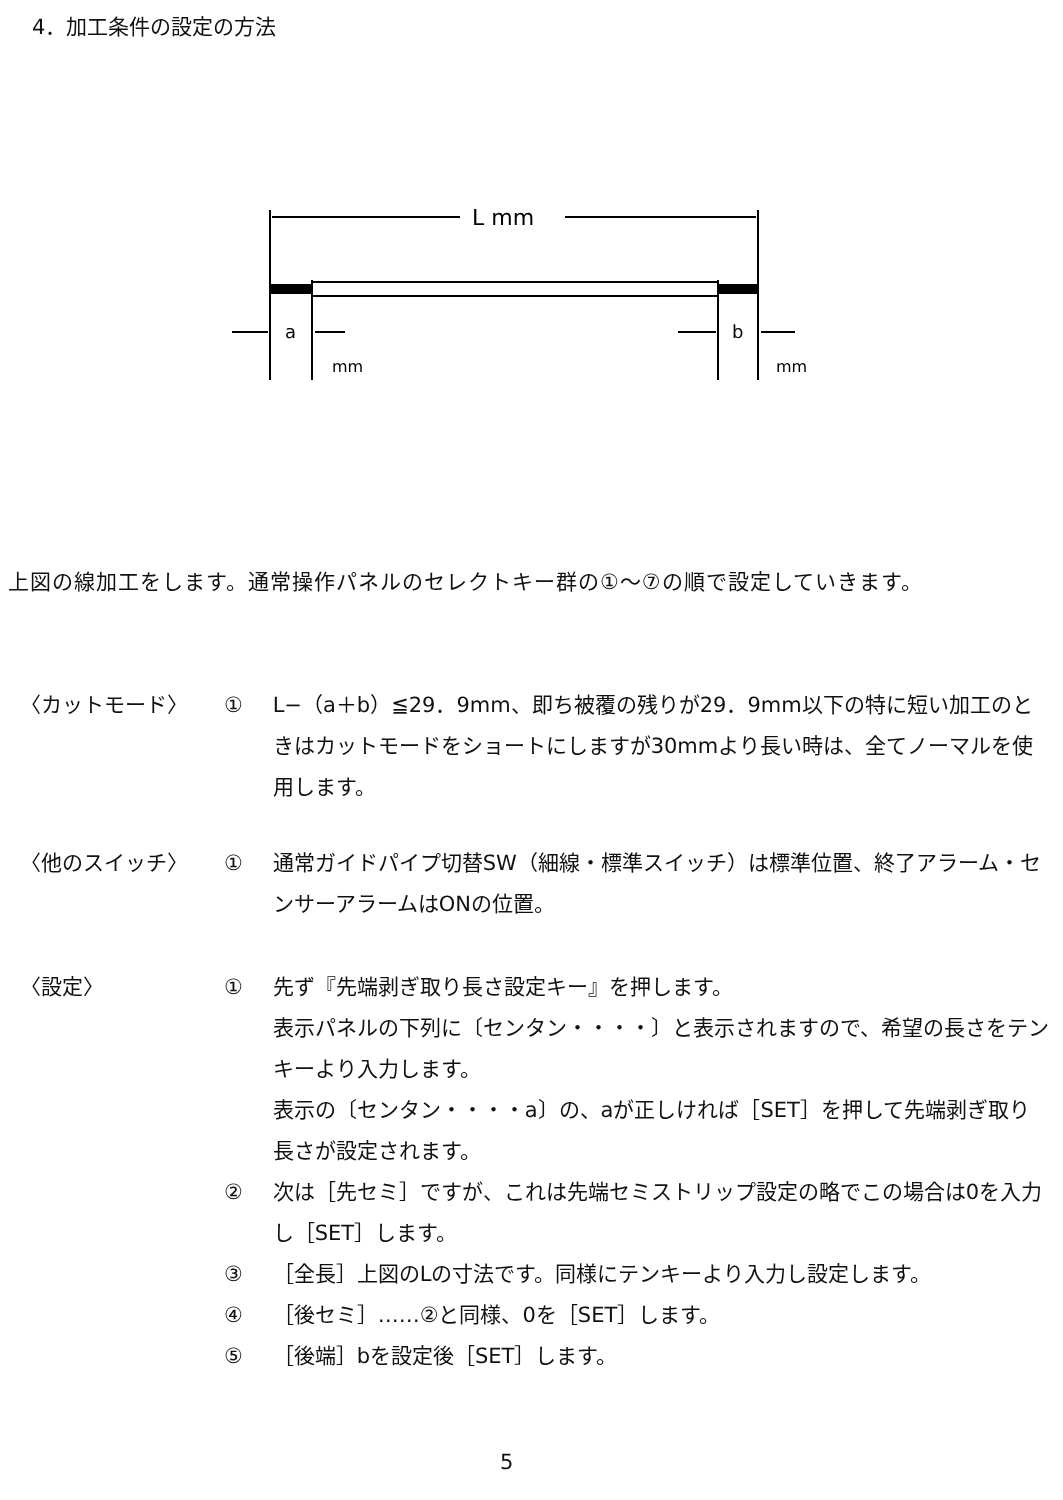4．加工条件の設定の方法
L mm
a
b
mm
mm
上図の線加工をします。通常操作パネルのセレクトキー群の①〜⑦の順で設定していきます。
〈カットモード〉 ① L−（a＋b）≦29．9mm、即ち被覆の残りが29．9mm以下の特に短い加工のときはカットモードをショートにしますが30mmより長い時は、全てノーマルを使用します。
〈他のスイッチ〉 ① 通常ガイドパイプ切替SW（細線・標準スイッチ）は標準位置、終了アラーム・センサーアラームはONの位置。
〈設定〉 ① 先ず『先端剥ぎ取り長さ設定キー』を押します。
表示パネルの下列に〔センタン・・・・〕と表示されますので、希望の長さをテンキーより入力します。
表示の〔センタン・・・・a〕の、aが正しければ［SET］を押して先端剥ぎ取り長さが設定されます。
② 次は［先セミ］ですが、これは先端セミストリップ設定の略でこの場合は0を入力し［SET］します。
③ ［全長］上図のLの寸法です。同様にテンキーより入力し設定します。
④ ［後セミ］……②と同様、0を［SET］します。
⑤ ［後端］bを設定後［SET］します。
5